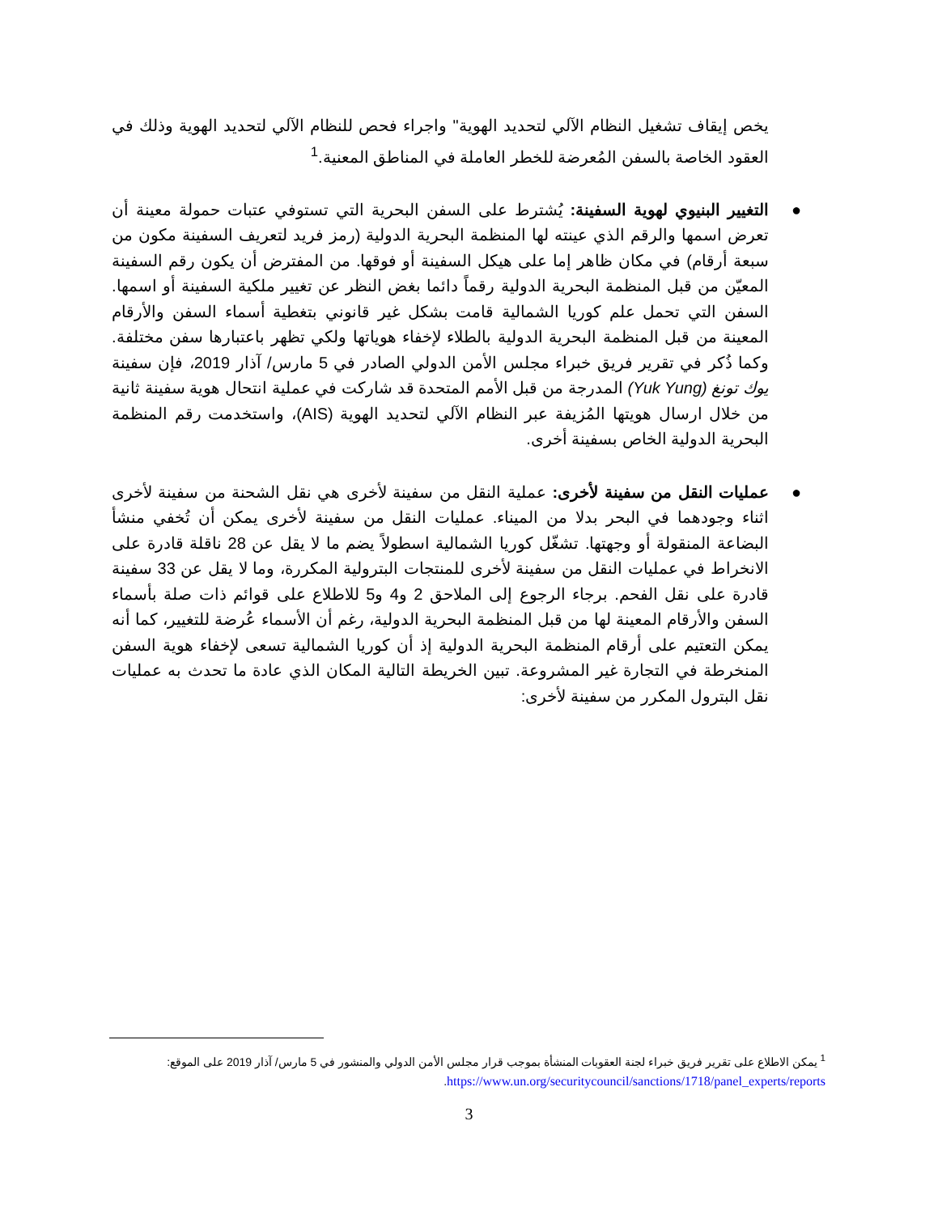يخص إيقاف تشغيل النظام الآلي لتحديد الهوية" واجراء فحص للنظام الآلي لتحديد الهوية وذلك في العقود الخاصة بالسفن المُعرضة للخطر العاملة في المناطق المعنية.<sup>1</sup>
● التغيير البنيوي لهوية السفينة: يُشترط على السفن البحرية التي تستوفي عتبات حمولة معينة أن تعرض اسمها والرقم الذي عينته لها المنظمة البحرية الدولية (رمز فريد لتعريف السفينة مكون من سبعة أرقام) في مكان ظاهر إما على هيكل السفينة أو فوقها. من المفترض أن يكون رقم السفينة المعيّن من قبل المنظمة البحرية الدولية رقماً دائما بغض النظر عن تغيير ملكية السفينة أو اسمها. السفن التي تحمل علم كوريا الشمالية قامت بشكل غير قانوني بتغطية أسماء السفن والأرقام المعينة من قبل المنظمة البحرية الدولية بالطلاء لإخفاء هوياتها ولكي تظهر باعتبارها سفن مختلفة. وكما ذُكر في تقرير فريق خبراء مجلس الأمن الدولي الصادر في 5 مارس/ آذار 2019، فإن سفينة يوك تونغ (Yuk Yung) المدرجة من قبل الأمم المتحدة قد شاركت في عملية انتحال هوية سفينة ثانية من خلال ارسال هويتها المُزيفة عبر النظام الآلي لتحديد الهوية (AIS)، واستخدمت رقم المنظمة البحرية الدولية الخاص بسفينة أخرى.
● عمليات النقل من سفينة لأخرى: عملية النقل من سفينة لأخرى هي نقل الشحنة من سفينة لأخرى اثناء وجودهما في البحر بدلا من الميناء. عمليات النقل من سفينة لأخرى يمكن أن تُخفي منشأ البضاعة المنقولة أو وجهتها. تشغّل كوريا الشمالية اسطولاً يضم ما لا يقل عن 28 ناقلة قادرة على الانخراط في عمليات النقل من سفينة لأخرى للمنتجات البترولية المكررة، وما لا يقل عن 33 سفينة قادرة على نقل الفحم. برجاء الرجوع إلى الملاحق 2 و4 و5 للاطلاع على قوائم ذات صلة بأسماء السفن والأرقام المعينة لها من قبل المنظمة البحرية الدولية، رغم أن الأسماء عُرضة للتغيير، كما أنه يمكن التعتيم على أرقام المنظمة البحرية الدولية إذ أن كوريا الشمالية تسعى لإخفاء هوية السفن المنخرطة في التجارة غير المشروعة. تبين الخريطة التالية المكان الذي عادة ما تحدث به عمليات نقل البترول المكرر من سفينة لأخرى:
<sup>1</sup> يمكن الاطلاع على تقرير فريق خبراء لجنة العقوبات المنشأة بموجب قرار مجلس الأمن الدولي والمنشور في 5 مارس/ آذار 2019 على الموقع:
https://www.un.org/securitycouncil/sanctions/1718/panel_experts/reports.
3